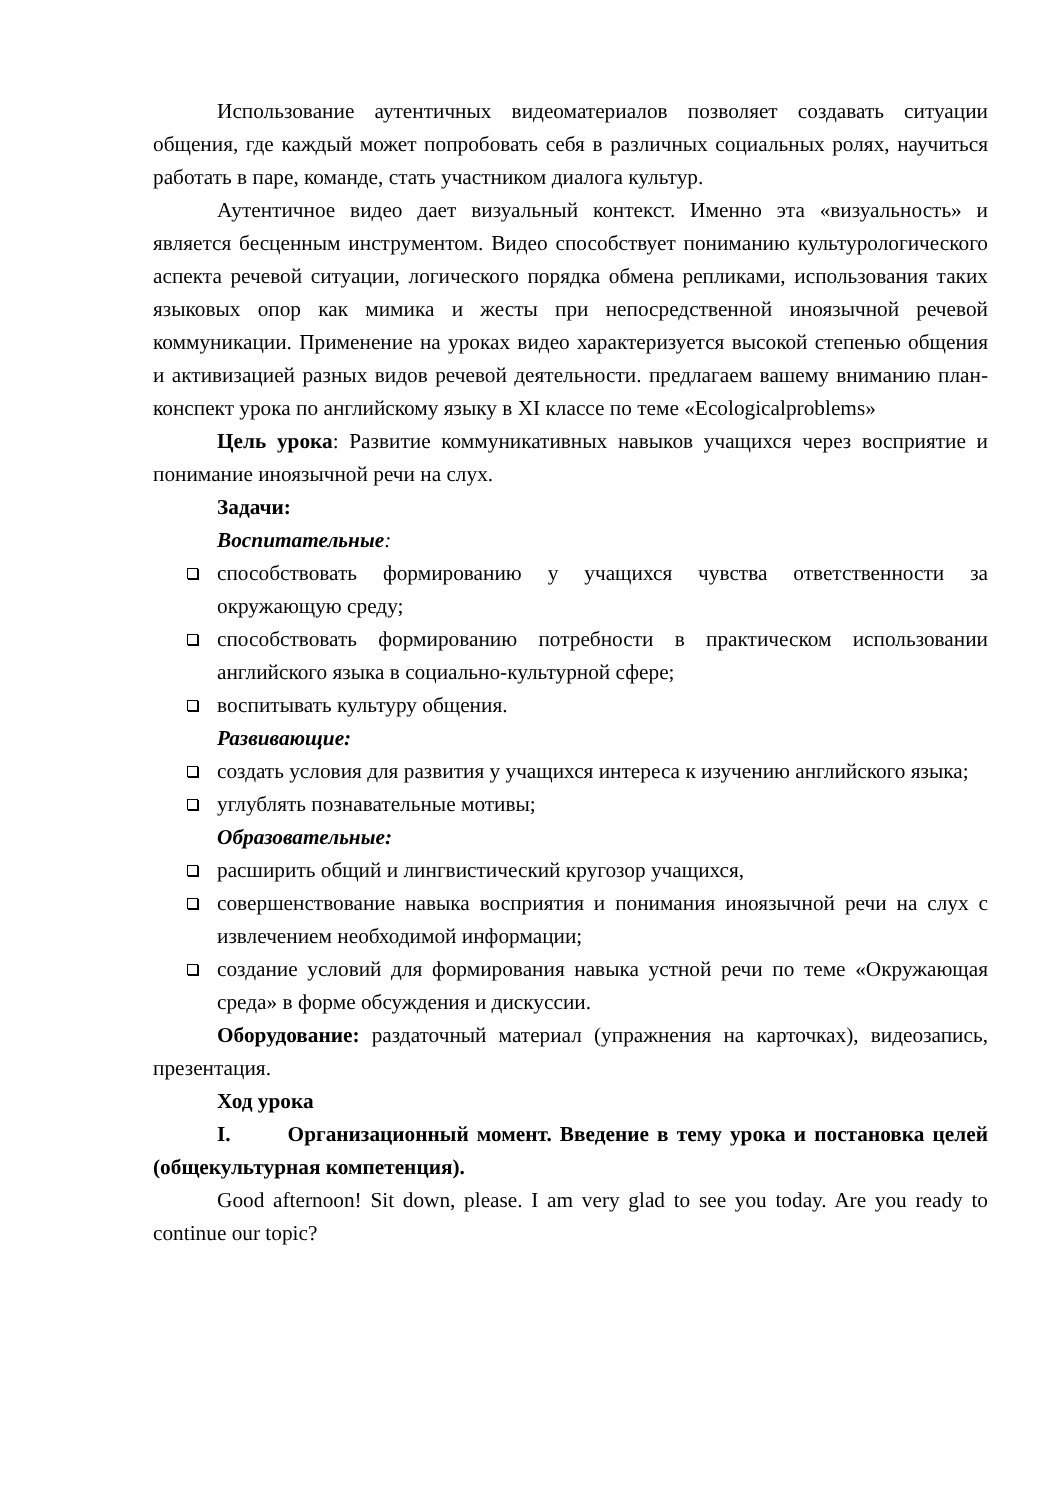Использование аутентичных видеоматериалов позволяет создавать ситуации общения, где каждый может попробовать себя в различных социальных ролях, научиться работать в паре, команде, стать участником диалога культур.
Аутентичное видео дает визуальный контекст. Именно эта «визуальность» и является бесценным инструментом. Видео способствует пониманию культурологического аспекта речевой ситуации, логического порядка обмена репликами, использования таких языковых опор как мимика и жесты при непосредственной иноязычной речевой коммуникации. Применение на уроках видео характеризуется высокой степенью общения и активизацией разных видов речевой деятельности. предлагаем вашему вниманию план-конспект урока по английскому языку в XI классе по теме «Ecologicalproblems»
Цель урока: Развитие коммуникативных навыков учащихся через восприятие и понимание иноязычной речи на слух.
Задачи:
Воспитательные:
способствовать формированию у учащихся чувства ответственности за окружающую среду;
способствовать формированию потребности в практическом использовании английского языка в социально-культурной сфере;
воспитывать культуру общения.
Развивающие:
создать условия для развития у учащихся интереса к изучению английского языка;
углублять познавательные мотивы;
Образовательные:
расширить общий и лингвистический кругозор учащихся,
совершенствование навыка восприятия и понимания иноязычной речи на слух с извлечением необходимой информации;
создание условий для формирования навыка устной речи по теме «Окружающая среда» в форме обсуждения и дискуссии.
Оборудование: раздаточный материал (упражнения на карточках), видеозапись, презентация.
Ход урока
I. Организационный момент. Введение в тему урока и постановка целей (общекультурная компетенция).
Good afternoon! Sit down, please. I am very glad to see you today. Are you ready to continue our topic?